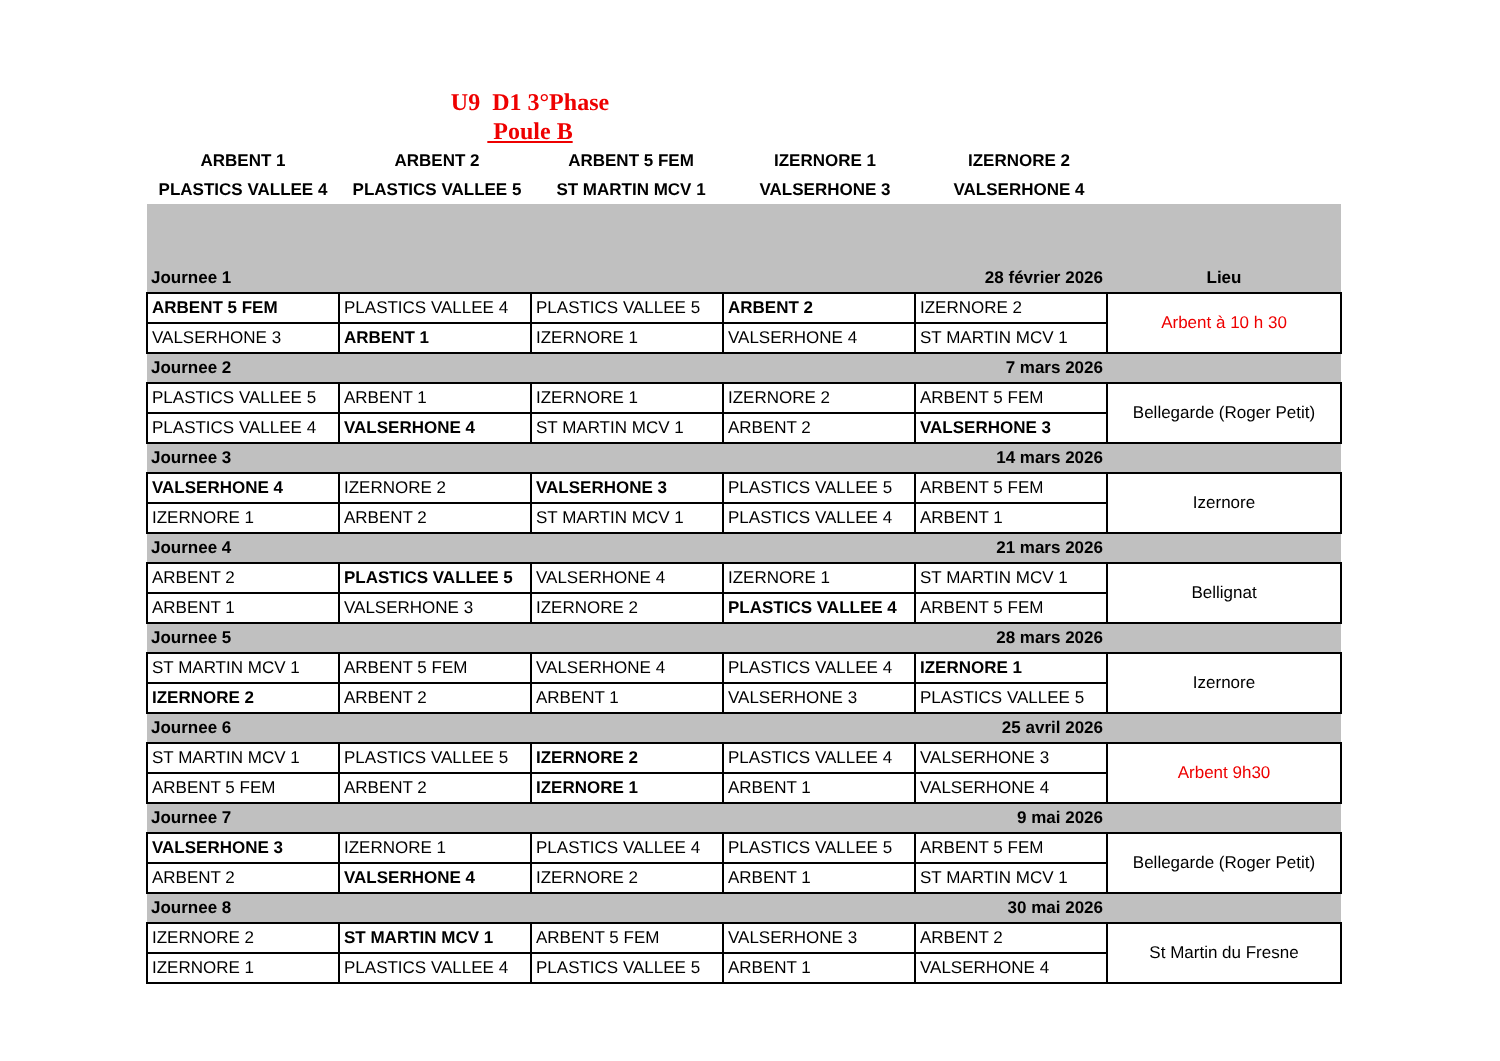U9 D1 3°Phase
Poule B
| ARBENT 1 | ARBENT 2 | ARBENT 5 FEM | IZERNORE 1 | IZERNORE 2 |
| PLASTICS VALLEE 4 | PLASTICS VALLEE 5 | ST MARTIN MCV 1 | VALSERHONE 3 | VALSERHONE 4 |
| Journee 1 28 février 2026 | | | | | Lieu |
| ARBENT 5 FEM | PLASTICS VALLEE 4 | PLASTICS VALLEE 5 | ARBENT 2 | IZERNORE 2 | Arbent à 10 h 30 |
| VALSERHONE 3 | ARBENT 1 | IZERNORE 1 | VALSERHONE 4 | ST MARTIN MCV 1 | |
| Journee 2 7 mars 2026 | | | | | |
| PLASTICS VALLEE 5 | ARBENT 1 | IZERNORE 1 | IZERNORE 2 | ARBENT 5 FEM | Bellegarde (Roger Petit) |
| PLASTICS VALLEE 4 | VALSERHONE 4 | ST MARTIN MCV 1 | ARBENT 2 | VALSERHONE 3 | |
| Journee 3 14 mars 2026 | | | | | |
| VALSERHONE 4 | IZERNORE 2 | VALSERHONE 3 | PLASTICS VALLEE 5 | ARBENT 5 FEM | Izernore |
| IZERNORE 1 | ARBENT 2 | ST MARTIN MCV 1 | PLASTICS VALLEE 4 | ARBENT 1 | |
| Journee 4 21 mars 2026 | | | | | |
| ARBENT 2 | PLASTICS VALLEE 5 | VALSERHONE 4 | IZERNORE 1 | ST MARTIN MCV 1 | Bellignat |
| ARBENT 1 | VALSERHONE 3 | IZERNORE 2 | PLASTICS VALLEE 4 | ARBENT 5 FEM | |
| Journee 5 28 mars 2026 | | | | | |
| ST MARTIN MCV 1 | ARBENT 5 FEM | VALSERHONE 4 | PLASTICS VALLEE 4 | IZERNORE 1 | Izernore |
| IZERNORE 2 | ARBENT 2 | ARBENT 1 | VALSERHONE 3 | PLASTICS VALLEE 5 | |
| Journee 6 25 avril 2026 | | | | | |
| ST MARTIN MCV 1 | PLASTICS VALLEE 5 | IZERNORE 2 | PLASTICS VALLEE 4 | VALSERHONE 3 | Arbent 9h30 |
| ARBENT 5 FEM | ARBENT 2 | IZERNORE 1 | ARBENT 1 | VALSERHONE 4 | |
| Journee 7 9 mai 2026 | | | | | |
| VALSERHONE 3 | IZERNORE 1 | PLASTICS VALLEE 4 | PLASTICS VALLEE 5 | ARBENT 5 FEM | Bellegarde (Roger Petit) |
| ARBENT 2 | VALSERHONE 4 | IZERNORE 2 | ARBENT 1 | ST MARTIN MCV 1 | |
| Journee 8 30 mai 2026 | | | | | |
| IZERNORE 2 | ST MARTIN MCV 1 | ARBENT 5 FEM | VALSERHONE 3 | ARBENT 2 | St Martin du Fresne |
| IZERNORE 1 | PLASTICS VALLEE 4 | PLASTICS VALLEE 5 | ARBENT 1 | VALSERHONE 4 | |